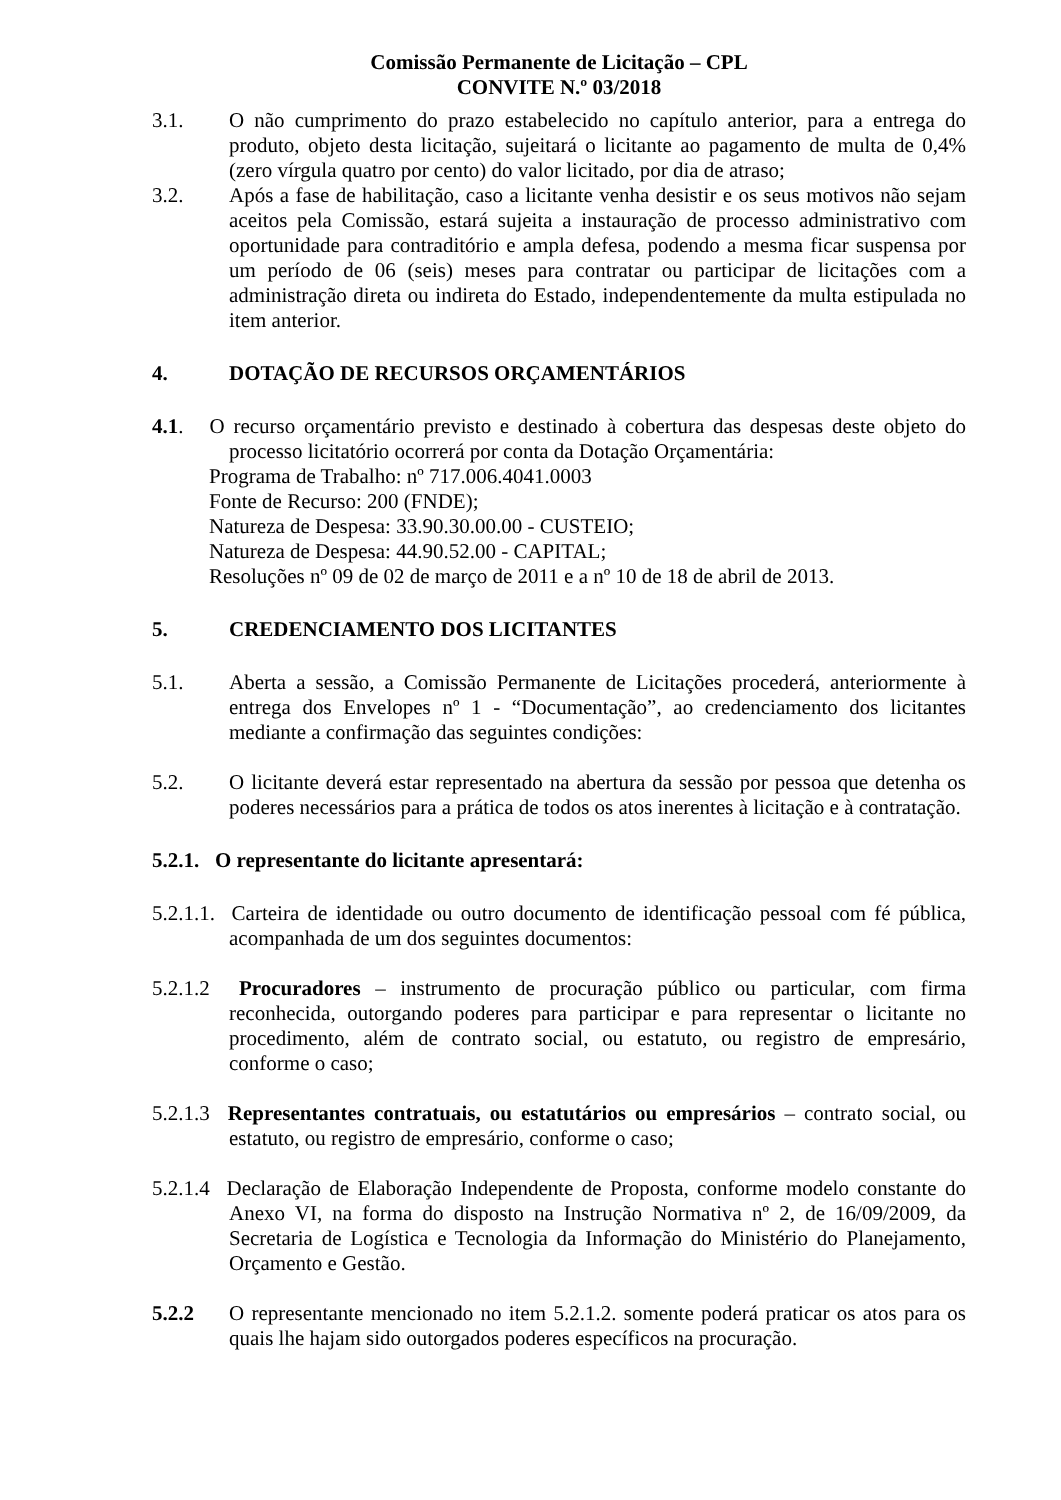Comissão Permanente de Licitação – CPL
CONVITE N.º 03/2018
3.1. O não cumprimento do prazo estabelecido no capítulo anterior, para a entrega do produto, objeto desta licitação, sujeitará o licitante ao pagamento de multa de 0,4% (zero vírgula quatro por cento) do valor licitado, por dia de atraso;
3.2. Após a fase de habilitação, caso a licitante venha desistir e os seus motivos não sejam aceitos pela Comissão, estará sujeita a instauração de processo administrativo com oportunidade para contraditório e ampla defesa, podendo a mesma ficar suspensa por um período de 06 (seis) meses para contratar ou participar de licitações com a administração direta ou indireta do Estado, independentemente da multa estipulada no item anterior.
4. DOTAÇÃO DE RECURSOS ORÇAMENTÁRIOS
4.1. O recurso orçamentário previsto e destinado à cobertura das despesas deste objeto do processo licitatório ocorrerá por conta da Dotação Orçamentária:
Programa de Trabalho: nº 717.006.4041.0003
Fonte de Recurso: 200 (FNDE);
Natureza de Despesa: 33.90.30.00.00 - CUSTEIO;
Natureza de Despesa: 44.90.52.00 - CAPITAL;
Resoluções nº 09 de 02 de março de 2011 e a nº 10 de 18 de abril de 2013.
5. CREDENCIAMENTO DOS LICITANTES
5.1. Aberta a sessão, a Comissão Permanente de Licitações procederá, anteriormente à entrega dos Envelopes nº 1 - “Documentação”, ao credenciamento dos licitantes mediante a confirmação das seguintes condições:
5.2. O licitante deverá estar representado na abertura da sessão por pessoa que detenha os poderes necessários para a prática de todos os atos inerentes à licitação e à contratação.
5.2.1. O representante do licitante apresentará:
5.2.1.1. Carteira de identidade ou outro documento de identificação pessoal com fé pública, acompanhada de um dos seguintes documentos:
5.2.1.2 Procuradores – instrumento de procuração público ou particular, com firma reconhecida, outorgando poderes para participar e para representar o licitante no procedimento, além de contrato social, ou estatuto, ou registro de empresário, conforme o caso;
5.2.1.3 Representantes contratuais, ou estatutários ou empresários – contrato social, ou estatuto, ou registro de empresário, conforme o caso;
5.2.1.4 Declaração de Elaboração Independente de Proposta, conforme modelo constante do Anexo VI, na forma do disposto na Instrução Normativa nº 2, de 16/09/2009, da Secretaria de Logística e Tecnologia da Informação do Ministério do Planejamento, Orçamento e Gestão.
5.2.2 O representante mencionado no item 5.2.1.2. somente poderá praticar os atos para os quais lhe hajam sido outorgados poderes específicos na procuração.